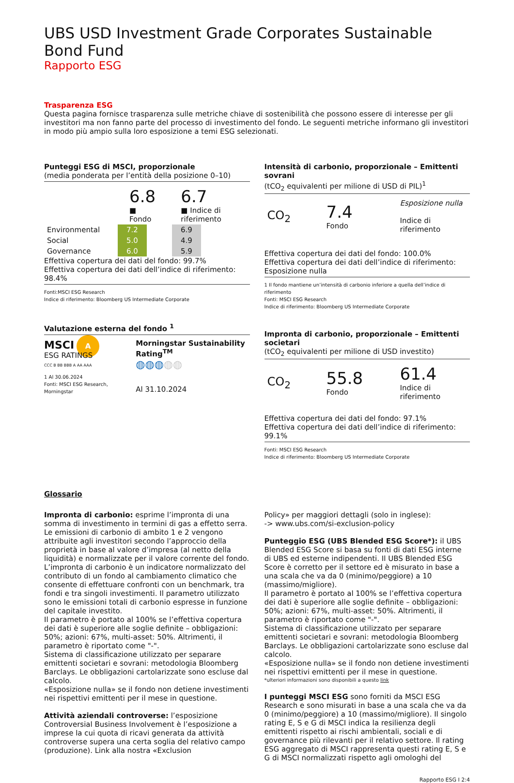UBS USD Investment Grade Corporates Sustainable Bond Fund
Rapporto ESG
Trasparenza ESG
Questa pagina fornisce trasparenza sulle metriche chiave di sostenibilità che possono essere di interesse per gli investitori ma non fanno parte del processo di investimento del fondo. Le seguenti metriche informano gli investitori in modo più ampio sulla loro esposizione a temi ESG selezionati.
Punteggi ESG di MSCI, proporzionale
(media ponderata per l’entità della posizione 0–10)
| 6.8 ■ Fondo | 6.7 ■ Indice di riferimento |
| Environmental | 7.2 | | 6.9 |
| Social | 5.0 | | 4.9 |
| Governance | 6.0 | | 5.9 |
Effettiva copertura dei dati del fondo: 99.7%
Effettiva copertura dei dati dell’indice di riferimento: 98.4%
Fonti:MSCI ESG Research
Indice di riferimento: Bloomberg US Intermediate Corporate
Valutazione esterna del fondo <sup>1</sup>
MSCI A
ESG RATINGS
CCC B BB BBB A AA AAA
1 Al 30.06.2024
Fonti: MSCI ESG Research, Morningstar
Morningstar Sustainability Rating<sup>TM</sup>
◍◍◍◍◍
Al 31.10.2024
Intensità di carbonio, proporzionale – Emittenti sovrani
(tCO<sub>2</sub> equivalenti per milione di USD di PIL)<sup>1</sup>
| CO<sub>2</sub> | 7.4 Fondo | Esposizione nulla Indice di riferimento |
Effettiva copertura dei dati del fondo: 100.0%
Effettiva copertura dei dati dell’indice di riferimento: Esposizione nulla
1 Il fondo mantiene un’intensità di carbonio inferiore a quella dell’indice di riferimento
Fonti: MSCI ESG Research
Indice di riferimento: Bloomberg US Intermediate Corporate
Impronta di carbonio, proporzionale – Emittenti societari
(tCO<sub>2</sub> equivalenti per milione di USD investito)
| CO<sub>2</sub> | 55.8 Fondo | 61.4 Indice di riferimento |
Effettiva copertura dei dati del fondo: 97.1%
Effettiva copertura dei dati dell’indice di riferimento: 99.1%
Fonti: MSCI ESG Research
Indice di riferimento: Bloomberg US Intermediate Corporate
Glossario
Impronta di carbonio: esprime l’impronta di una somma di investimento in termini di gas a effetto serra. Le emissioni di carbonio di ambito 1 e 2 vengono attribuite agli investitori secondo l’approccio della proprietà in base al valore d’impresa (al netto della liquidità) e normalizzate per il valore corrente del fondo. L’impronta di carbonio è un indicatore normalizzato del contributo di un fondo al cambiamento climatico che consente di effettuare confronti con un benchmark, tra fondi e tra singoli investimenti. Il parametro utilizzato sono le emissioni totali di carbonio espresse in funzione del capitale investito.
Il parametro è portato al 100% se l’effettiva copertura dei dati è superiore alle soglie definite – obbligazioni: 50%; azioni: 67%, multi-asset: 50%. Altrimenti, il parametro è riportato come "-".
Sistema di classificazione utilizzato per separare emittenti societari e sovrani: metodologia Bloomberg Barclays. Le obbligazioni cartolarizzate sono escluse dal calcolo.
«Esposizione nulla» se il fondo non detiene investimenti nei rispettivi emittenti per il mese in questione.
Attività aziendali controverse: l’esposizione Controversial Business Involvement è l’esposizione a imprese la cui quota di ricavi generata da attività controverse supera una certa soglia del relativo campo (produzione). Link alla nostra «Exclusion
Policy» per maggiori dettagli (solo in inglese):
-> www.ubs.com/si-exclusion-policy
Punteggio ESG (UBS Blended ESG Score*): il UBS Blended ESG Score si basa su fonti di dati ESG interne di UBS ed esterne indipendenti. Il UBS Blended ESG Score è corretto per il settore ed è misurato in base a una scala che va da 0 (minimo/peggiore) a 10 (massimo/migliore).
Il parametro è portato al 100% se l’effettiva copertura dei dati è superiore alle soglie definite – obbligazioni: 50%; azioni: 67%, multi-asset: 50%. Altrimenti, il parametro è riportato come "-".
Sistema di classificazione utilizzato per separare emittenti societari e sovrani: metodologia Bloomberg Barclays. Le obbligazioni cartolarizzate sono escluse dal calcolo.
«Esposizione nulla» se il fondo non detiene investimenti nei rispettivi emittenti per il mese in questione.
*ulteriori informazioni sono disponibili a questo link
I punteggi MSCI ESG sono forniti da MSCI ESG Research e sono misurati in base a una scala che va da 0 (minimo/peggiore) a 10 (massimo/migliore). Il singolo rating E, S e G di MSCI indica la resilienza degli emittenti rispetto ai rischi ambientali, sociali e di governance più rilevanti per il relativo settore. Il rating ESG aggregato di MSCI rappresenta questi rating E, S e G di MSCI normalizzati rispetto agli omologhi del
Rapporto ESG I 2:4